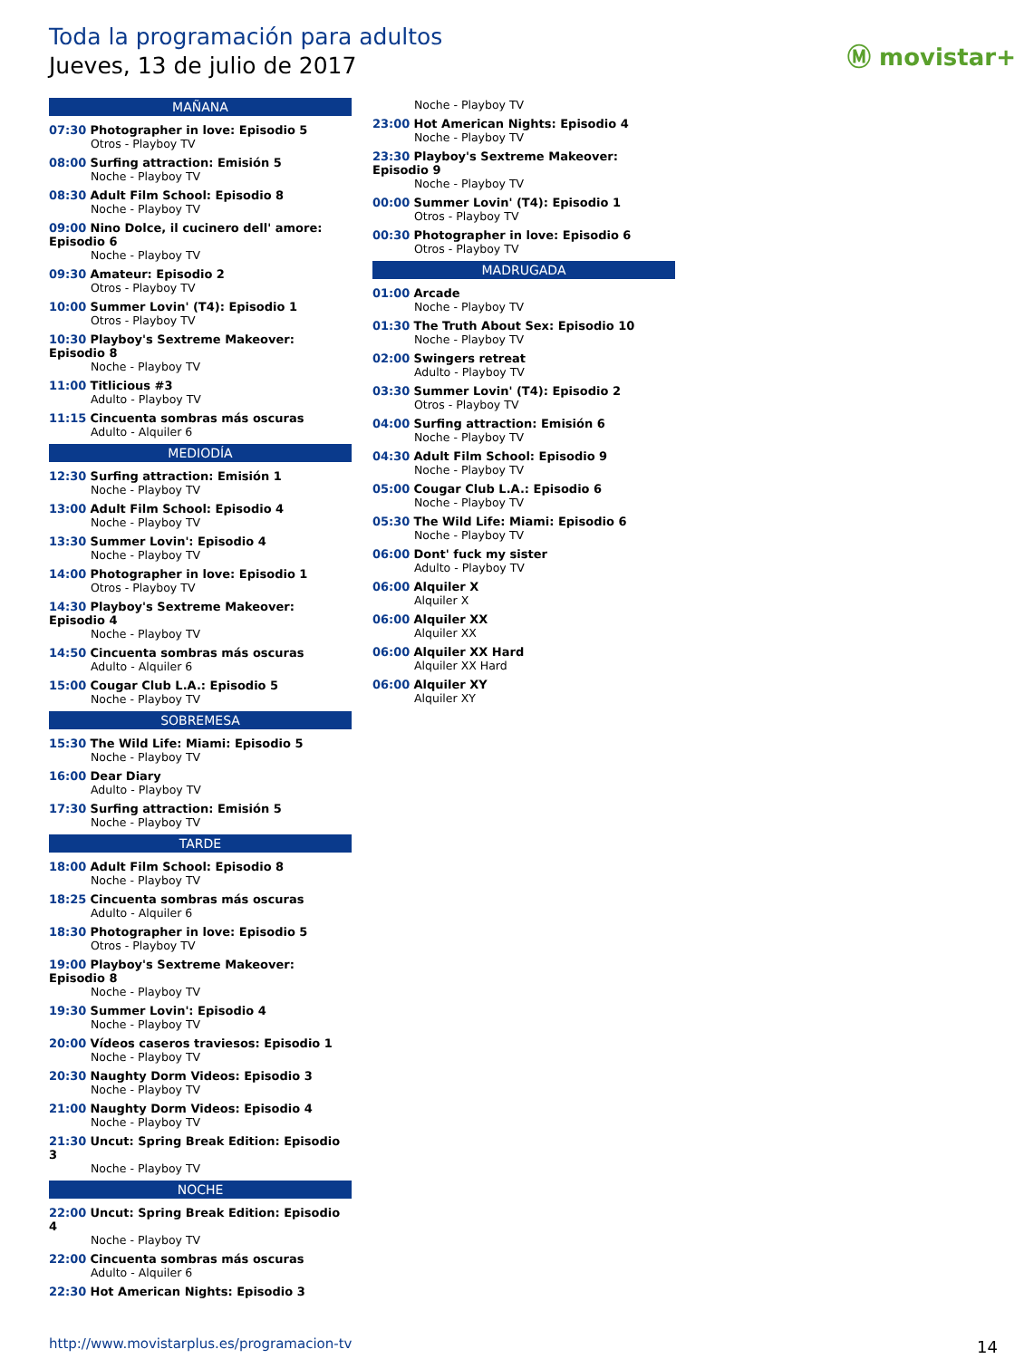Toda la programación para adultos
Jueves, 13 de julio de 2017 Ⓜ movistar+
MAÑANA
07:30 Photographer in love: Episodio 5
Otros - Playboy TV
08:00 Surfing attraction: Emisión 5
Noche - Playboy TV
08:30 Adult Film School: Episodio 8
Noche - Playboy TV
09:00 Nino Dolce, il cucinero dell' amore: Episodio 6
Noche - Playboy TV
09:30 Amateur: Episodio 2
Otros - Playboy TV
10:00 Summer Lovin' (T4): Episodio 1
Otros - Playboy TV
10:30 Playboy's Sextreme Makeover: Episodio 8
Noche - Playboy TV
11:00 Titlicious #3
Adulto - Playboy TV
11:15 Cincuenta sombras más oscuras
Adulto - Alquiler 6
MEDIODÍA
12:30 Surfing attraction: Emisión 1
Noche - Playboy TV
13:00 Adult Film School: Episodio 4
Noche - Playboy TV
13:30 Summer Lovin': Episodio 4
Noche - Playboy TV
14:00 Photographer in love: Episodio 1
Otros - Playboy TV
14:30 Playboy's Sextreme Makeover: Episodio 4
Noche - Playboy TV
14:50 Cincuenta sombras más oscuras
Adulto - Alquiler 6
15:00 Cougar Club L.A.: Episodio 5
Noche - Playboy TV
SOBREMESA
15:30 The Wild Life: Miami: Episodio 5
Noche - Playboy TV
16:00 Dear Diary
Adulto - Playboy TV
17:30 Surfing attraction: Emisión 5
Noche - Playboy TV
TARDE
18:00 Adult Film School: Episodio 8
Noche - Playboy TV
18:25 Cincuenta sombras más oscuras
Adulto - Alquiler 6
18:30 Photographer in love: Episodio 5
Otros - Playboy TV
19:00 Playboy's Sextreme Makeover: Episodio 8
Noche - Playboy TV
19:30 Summer Lovin': Episodio 4
Noche - Playboy TV
20:00 Vídeos caseros traviesos: Episodio 1
Noche - Playboy TV
20:30 Naughty Dorm Videos: Episodio 3
Noche - Playboy TV
21:00 Naughty Dorm Videos: Episodio 4
Noche - Playboy TV
21:30 Uncut: Spring Break Edition: Episodio 3
Noche - Playboy TV
NOCHE
22:00 Uncut: Spring Break Edition: Episodio 4
Noche - Playboy TV
22:00 Cincuenta sombras más oscuras
Adulto - Alquiler 6
22:30 Hot American Nights: Episodio 3
Noche - Playboy TV
23:00 Hot American Nights: Episodio 4
Noche - Playboy TV
23:30 Playboy's Sextreme Makeover: Episodio 9
Noche - Playboy TV
00:00 Summer Lovin' (T4): Episodio 1
Otros - Playboy TV
00:30 Photographer in love: Episodio 6
Otros - Playboy TV
MADRUGADA
01:00 Arcade
Noche - Playboy TV
01:30 The Truth About Sex: Episodio 10
Noche - Playboy TV
02:00 Swingers retreat
Adulto - Playboy TV
03:30 Summer Lovin' (T4): Episodio 2
Otros - Playboy TV
04:00 Surfing attraction: Emisión 6
Noche - Playboy TV
04:30 Adult Film School: Episodio 9
Noche - Playboy TV
05:00 Cougar Club L.A.: Episodio 6
Noche - Playboy TV
05:30 The Wild Life: Miami: Episodio 6
Noche - Playboy TV
06:00 Dont' fuck my sister
Adulto - Playboy TV
06:00 Alquiler X
Alquiler X
06:00 Alquiler XX
Alquiler XX
06:00 Alquiler XX Hard
Alquiler XX Hard
06:00 Alquiler XY
Alquiler XY
http://www.movistarplus.es/programacion-tv
14